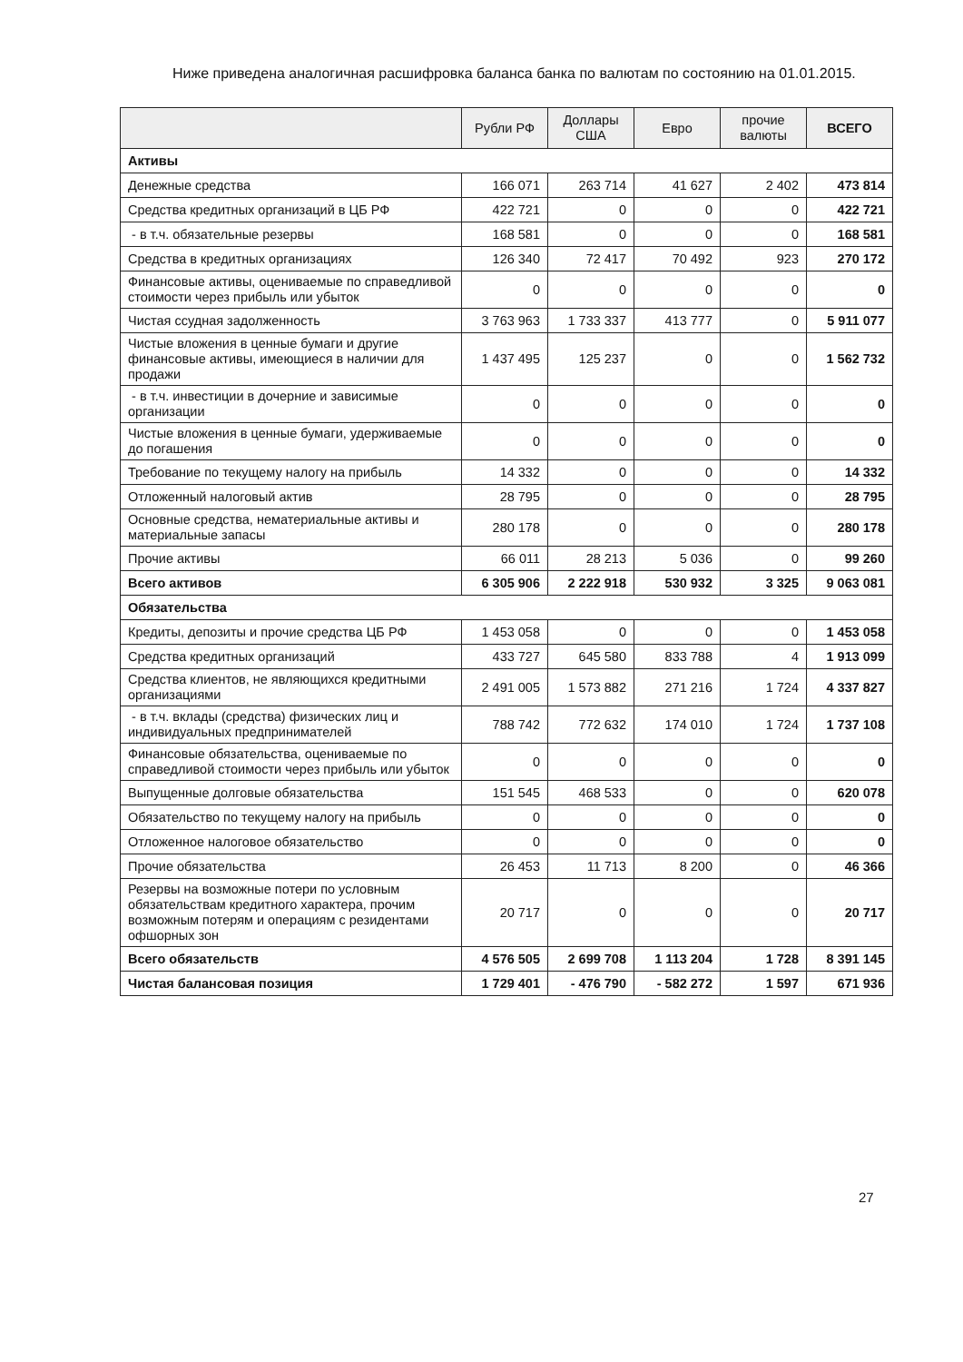Ниже приведена аналогичная расшифровка баланса банка по валютам по состоянию на 01.01.2015.
| | Рубли РФ | Доллары США | Евро | прочие валюты | ВСЕГО |
| --- | --- | --- | --- | --- | --- |
| Активы | | | | | |
| Денежные средства | 166 071 | 263 714 | 41 627 | 2 402 | 473 814 |
| Средства кредитных организаций в ЦБ РФ | 422 721 | 0 | 0 | 0 | 422 721 |
| - в т.ч. обязательные резервы | 168 581 | 0 | 0 | 0 | 168 581 |
| Средства в кредитных организациях | 126 340 | 72 417 | 70 492 | 923 | 270 172 |
| Финансовые активы, оцениваемые по справедливой стоимости через прибыль или убыток | 0 | 0 | 0 | 0 | 0 |
| Чистая ссудная задолженность | 3 763 963 | 1 733 337 | 413 777 | 0 | 5 911 077 |
| Чистые вложения в ценные бумаги и другие финансовые активы, имеющиеся в наличии для продажи | 1 437 495 | 125 237 | 0 | 0 | 1 562 732 |
| - в т.ч. инвестиции в дочерние и зависимые организации | 0 | 0 | 0 | 0 | 0 |
| Чистые вложения в ценные бумаги, удерживаемые до погашения | 0 | 0 | 0 | 0 | 0 |
| Требование по текущему налогу на прибыль | 14 332 | 0 | 0 | 0 | 14 332 |
| Отложенный налоговый актив | 28 795 | 0 | 0 | 0 | 28 795 |
| Основные средства, нематериальные активы и материальные запасы | 280 178 | 0 | 0 | 0 | 280 178 |
| Прочие активы | 66 011 | 28 213 | 5 036 | 0 | 99 260 |
| Всего активов | 6 305 906 | 2 222 918 | 530 932 | 3 325 | 9 063 081 |
| Обязательства | | | | | |
| Кредиты, депозиты и прочие средства ЦБ РФ | 1 453 058 | 0 | 0 | 0 | 1 453 058 |
| Средства кредитных организаций | 433 727 | 645 580 | 833 788 | 4 | 1 913 099 |
| Средства клиентов, не являющихся кредитными организациями | 2 491 005 | 1 573 882 | 271 216 | 1 724 | 4 337 827 |
| - в т.ч. вклады (средства) физических лиц и индивидуальных предпринимателей | 788 742 | 772 632 | 174 010 | 1 724 | 1 737 108 |
| Финансовые обязательства, оцениваемые по справедливой стоимости через прибыль или убыток | 0 | 0 | 0 | 0 | 0 |
| Выпущенные долговые обязательства | 151 545 | 468 533 | 0 | 0 | 620 078 |
| Обязательство по текущему налогу на прибыль | 0 | 0 | 0 | 0 | 0 |
| Отложенное налоговое обязательство | 0 | 0 | 0 | 0 | 0 |
| Прочие обязательства | 26 453 | 11 713 | 8 200 | 0 | 46 366 |
| Резервы на возможные потери по условным обязательствам кредитного характера, прочим возможным потерям и операциям с резидентами офшорных зон | 20 717 | 0 | 0 | 0 | 20 717 |
| Всего обязательств | 4 576 505 | 2 699 708 | 1 113 204 | 1 728 | 8 391 145 |
| Чистая балансовая позиция | 1 729 401 | - 476 790 | - 582 272 | 1 597 | 671 936 |
27